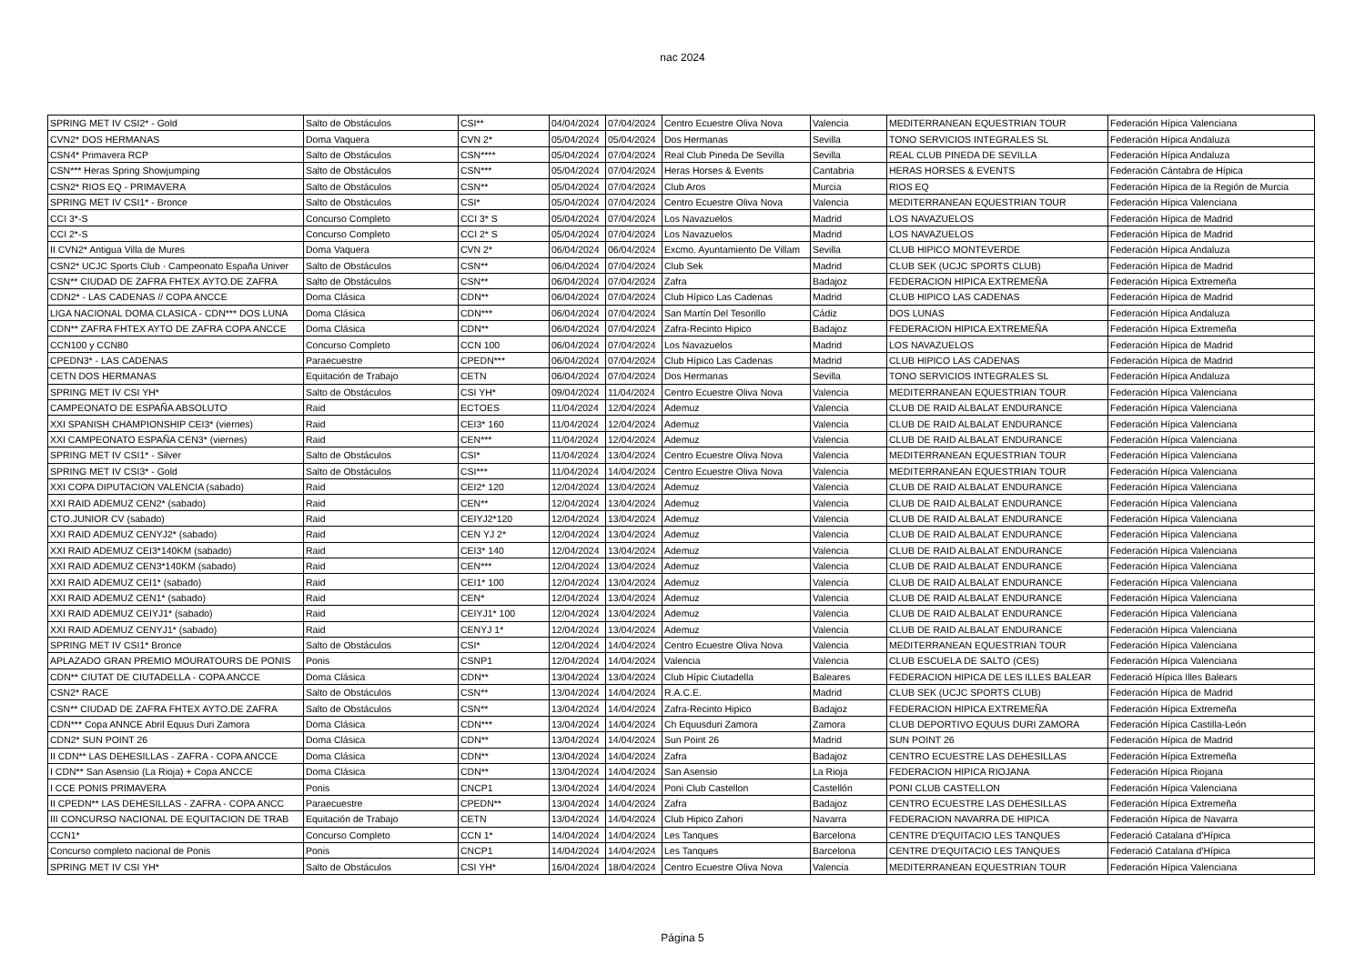nac 2024
| SPRING MET IV CSI2* - Gold | Salto de Obstáculos | CSI** | 04/04/2024 | 07/04/2024 | Centro Ecuestre Oliva Nova | Valencia | MEDITERRANEAN EQUESTRIAN TOUR | Federación Hípica Valenciana |
| CVN2* DOS HERMANAS | Doma Vaquera | CVN 2* | 05/04/2024 | 05/04/2024 | Dos Hermanas | Sevilla | TONO SERVICIOS INTEGRALES SL | Federación Hípica Andaluza |
| CSN4* Primavera RCP | Salto de Obstáculos | CSN**** | 05/04/2024 | 07/04/2024 | Real Club Pineda De Sevilla | Sevilla | REAL CLUB PINEDA DE SEVILLA | Federación Hípica Andaluza |
| CSN*** Heras Spring Showjumping | Salto de Obstáculos | CSN*** | 05/04/2024 | 07/04/2024 | Heras Horses & Events | Cantabria | HERAS HORSES & EVENTS | Federación Cántabra de Hípica |
| CSN2* RIOS EQ - PRIMAVERA | Salto de Obstáculos | CSN** | 05/04/2024 | 07/04/2024 | Club Aros | Murcia | RIOS EQ | Federación Hípica de la Región de Murcia |
| SPRING MET IV CSI1* - Bronce | Salto de Obstáculos | CSI* | 05/04/2024 | 07/04/2024 | Centro Ecuestre Oliva Nova | Valencia | MEDITERRANEAN EQUESTRIAN TOUR | Federación Hípica Valenciana |
| CCI 3*-S | Concurso Completo | CCI 3* S | 05/04/2024 | 07/04/2024 | Los Navazuelos | Madrid | LOS NAVAZUELOS | Federación Hípica de Madrid |
| CCI 2*-S | Concurso Completo | CCI 2* S | 05/04/2024 | 07/04/2024 | Los Navazuelos | Madrid | LOS NAVAZUELOS | Federación Hípica de Madrid |
| II CVN2* Antigua Villa de Mures | Doma Vaquera | CVN 2* | 06/04/2024 | 06/04/2024 | Excmo. Ayuntamiento De Villam | Sevilla | CLUB HIPICO MONTEVERDE | Federación Hípica Andaluza |
| CSN2* UCJC Sports Club · Campeonato España Univer | Salto de Obstáculos | CSN** | 06/04/2024 | 07/04/2024 | Club Sek | Madrid | CLUB SEK (UCJC SPORTS CLUB) | Federación Hípica de Madrid |
| CSN** CIUDAD DE ZAFRA FHTEX AYTO.DE ZAFRA | Salto de Obstáculos | CSN** | 06/04/2024 | 07/04/2024 | Zafra | Badajoz | FEDERACION HIPICA EXTREMEÑA | Federación Hípica Extremeña |
| CDN2* - LAS CADENAS // COPA ANCCE | Doma Clásica | CDN** | 06/04/2024 | 07/04/2024 | Club Hípico Las Cadenas | Madrid | CLUB HIPICO LAS CADENAS | Federación Hípica de Madrid |
| LIGA NACIONAL DOMA CLASICA - CDN*** DOS LUNA | Doma Clásica | CDN*** | 06/04/2024 | 07/04/2024 | San Martín Del Tesorillo | Cádiz | DOS LUNAS | Federación Hípica Andaluza |
| CDN** ZAFRA FHTEX AYTO DE ZAFRA COPA ANCCE | Doma Clásica | CDN** | 06/04/2024 | 07/04/2024 | Zafra-Recinto Hipico | Badajoz | FEDERACION HIPICA EXTREMEÑA | Federación Hípica Extremeña |
| CCN100 y CCN80 | Concurso Completo | CCN 100 | 06/04/2024 | 07/04/2024 | Los Navazuelos | Madrid | LOS NAVAZUELOS | Federación Hípica de Madrid |
| CPEDN3* - LAS CADENAS | Paraecuestre | CPEDN*** | 06/04/2024 | 07/04/2024 | Club Hípico Las Cadenas | Madrid | CLUB HIPICO LAS CADENAS | Federación Hípica de Madrid |
| CETN DOS HERMANAS | Equitación de Trabajo | CETN | 06/04/2024 | 07/04/2024 | Dos Hermanas | Sevilla | TONO SERVICIOS INTEGRALES SL | Federación Hípica Andaluza |
| SPRING MET IV CSI YH* | Salto de Obstáculos | CSI YH* | 09/04/2024 | 11/04/2024 | Centro Ecuestre Oliva Nova | Valencia | MEDITERRANEAN EQUESTRIAN TOUR | Federación Hípica Valenciana |
| CAMPEONATO DE ESPAÑA ABSOLUTO | Raid | ECTOES | 11/04/2024 | 12/04/2024 | Ademuz | Valencia | CLUB DE RAID ALBALAT ENDURANCE | Federación Hípica Valenciana |
| XXI SPANISH CHAMPIONSHIP CEI3* (viernes) | Raid | CEI3* 160 | 11/04/2024 | 12/04/2024 | Ademuz | Valencia | CLUB DE RAID ALBALAT ENDURANCE | Federación Hípica Valenciana |
| XXI CAMPEONATO ESPAÑA CEN3* (viernes) | Raid | CEN*** | 11/04/2024 | 12/04/2024 | Ademuz | Valencia | CLUB DE RAID ALBALAT ENDURANCE | Federación Hípica Valenciana |
| SPRING MET IV CSI1* - Silver | Salto de Obstáculos | CSI* | 11/04/2024 | 13/04/2024 | Centro Ecuestre Oliva Nova | Valencia | MEDITERRANEAN EQUESTRIAN TOUR | Federación Hípica Valenciana |
| SPRING MET IV CSI3* - Gold | Salto de Obstáculos | CSI*** | 11/04/2024 | 14/04/2024 | Centro Ecuestre Oliva Nova | Valencia | MEDITERRANEAN EQUESTRIAN TOUR | Federación Hípica Valenciana |
| XXI COPA DIPUTACION VALENCIA (sabado) | Raid | CEI2* 120 | 12/04/2024 | 13/04/2024 | Ademuz | Valencia | CLUB DE RAID ALBALAT ENDURANCE | Federación Hípica Valenciana |
| XXI RAID ADEMUZ CEN2* (sabado) | Raid | CEN** | 12/04/2024 | 13/04/2024 | Ademuz | Valencia | CLUB DE RAID ALBALAT ENDURANCE | Federación Hípica Valenciana |
| CTO.JUNIOR CV (sabado) | Raid | CEIYJ2*120 | 12/04/2024 | 13/04/2024 | Ademuz | Valencia | CLUB DE RAID ALBALAT ENDURANCE | Federación Hípica Valenciana |
| XXI RAID ADEMUZ CENYJ2* (sabado) | Raid | CEN YJ 2* | 12/04/2024 | 13/04/2024 | Ademuz | Valencia | CLUB DE RAID ALBALAT ENDURANCE | Federación Hípica Valenciana |
| XXI RAID ADEMUZ CEI3*140KM (sabado) | Raid | CEI3* 140 | 12/04/2024 | 13/04/2024 | Ademuz | Valencia | CLUB DE RAID ALBALAT ENDURANCE | Federación Hípica Valenciana |
| XXI RAID ADEMUZ CEN3*140KM (sabado) | Raid | CEN*** | 12/04/2024 | 13/04/2024 | Ademuz | Valencia | CLUB DE RAID ALBALAT ENDURANCE | Federación Hípica Valenciana |
| XXI RAID ADEMUZ CEI1* (sabado) | Raid | CEI1* 100 | 12/04/2024 | 13/04/2024 | Ademuz | Valencia | CLUB DE RAID ALBALAT ENDURANCE | Federación Hípica Valenciana |
| XXI RAID ADEMUZ CEN1* (sabado) | Raid | CEN* | 12/04/2024 | 13/04/2024 | Ademuz | Valencia | CLUB DE RAID ALBALAT ENDURANCE | Federación Hípica Valenciana |
| XXI RAID ADEMUZ CEIYJ1* (sabado) | Raid | CEIYJ1* 100 | 12/04/2024 | 13/04/2024 | Ademuz | Valencia | CLUB DE RAID ALBALAT ENDURANCE | Federación Hípica Valenciana |
| XXI RAID ADEMUZ CENYJ1* (sabado) | Raid | CENYJ 1* | 12/04/2024 | 13/04/2024 | Ademuz | Valencia | CLUB DE RAID ALBALAT ENDURANCE | Federación Hípica Valenciana |
| SPRING MET IV CSI1* Bronce | Salto de Obstáculos | CSI* | 12/04/2024 | 14/04/2024 | Centro Ecuestre Oliva Nova | Valencia | MEDITERRANEAN EQUESTRIAN TOUR | Federación Hípica Valenciana |
| APLAZADO GRAN PREMIO MOURATOURS DE PONIS | Ponis | CSNP1 | 12/04/2024 | 14/04/2024 | Valencia | Valencia | CLUB ESCUELA DE SALTO (CES) | Federación Hípica Valenciana |
| CDN** CIUTAT DE CIUTADELLA - COPA ANCCE | Doma Clásica | CDN** | 13/04/2024 | 13/04/2024 | Club Hípic Ciutadella | Baleares | FEDERACION HIPICA DE LES ILLES BALEAR | Federació Hípica Illes Balears |
| CSN2* RACE | Salto de Obstáculos | CSN** | 13/04/2024 | 14/04/2024 | R.A.C.E. | Madrid | CLUB SEK (UCJC SPORTS CLUB) | Federación Hípica de Madrid |
| CSN** CIUDAD DE ZAFRA FHTEX AYTO.DE ZAFRA | Salto de Obstáculos | CSN** | 13/04/2024 | 14/04/2024 | Zafra-Recinto Hipico | Badajoz | FEDERACION HIPICA EXTREMEÑA | Federación Hípica Extremeña |
| CDN*** Copa ANNCE Abril Equus Duri Zamora | Doma Clásica | CDN*** | 13/04/2024 | 14/04/2024 | Ch Equusduri Zamora | Zamora | CLUB DEPORTIVO EQUUS DURI ZAMORA | Federación Hípica Castilla-León |
| CDN2* SUN POINT 26 | Doma Clásica | CDN** | 13/04/2024 | 14/04/2024 | Sun Point 26 | Madrid | SUN POINT 26 | Federación Hípica de Madrid |
| II CDN** LAS DEHESILLAS - ZAFRA - COPA ANCCE | Doma Clásica | CDN** | 13/04/2024 | 14/04/2024 | Zafra | Badajoz | CENTRO ECUESTRE LAS DEHESILLAS | Federación Hípica Extremeña |
| I CDN** San Asensio (La Rioja) + Copa ANCCE | Doma Clásica | CDN** | 13/04/2024 | 14/04/2024 | San Asensio | La Rioja | FEDERACION HIPICA RIOJANA | Federación Hípica Riojana |
| I CCE PONIS PRIMAVERA | Ponis | CNCP1 | 13/04/2024 | 14/04/2024 | Poni Club Castellon | Castellón | PONI CLUB CASTELLON | Federación Hípica Valenciana |
| II CPEDN** LAS DEHESILLAS - ZAFRA - COPA ANCC | Paraecuestre | CPEDN** | 13/04/2024 | 14/04/2024 | Zafra | Badajoz | CENTRO ECUESTRE LAS DEHESILLAS | Federación Hípica Extremeña |
| III CONCURSO NACIONAL DE EQUITACION DE TRAB | Equitación de Trabajo | CETN | 13/04/2024 | 14/04/2024 | Club Hipico Zahori | Navarra | FEDERACION NAVARRA DE HIPICA | Federación Hípica de Navarra |
| CCN1* | Concurso Completo | CCN 1* | 14/04/2024 | 14/04/2024 | Les Tanques | Barcelona | CENTRE D'EQUITACIO LES TANQUES | Federació Catalana d'Hípica |
| Concurso completo nacional de Ponis | Ponis | CNCP1 | 14/04/2024 | 14/04/2024 | Les Tanques | Barcelona | CENTRE D'EQUITACIO LES TANQUES | Federació Catalana d'Hípica |
| SPRING MET IV CSI YH* | Salto de Obstáculos | CSI YH* | 16/04/2024 | 18/04/2024 | Centro Ecuestre Oliva Nova | Valencia | MEDITERRANEAN EQUESTRIAN TOUR | Federación Hípica Valenciana |
Página 5